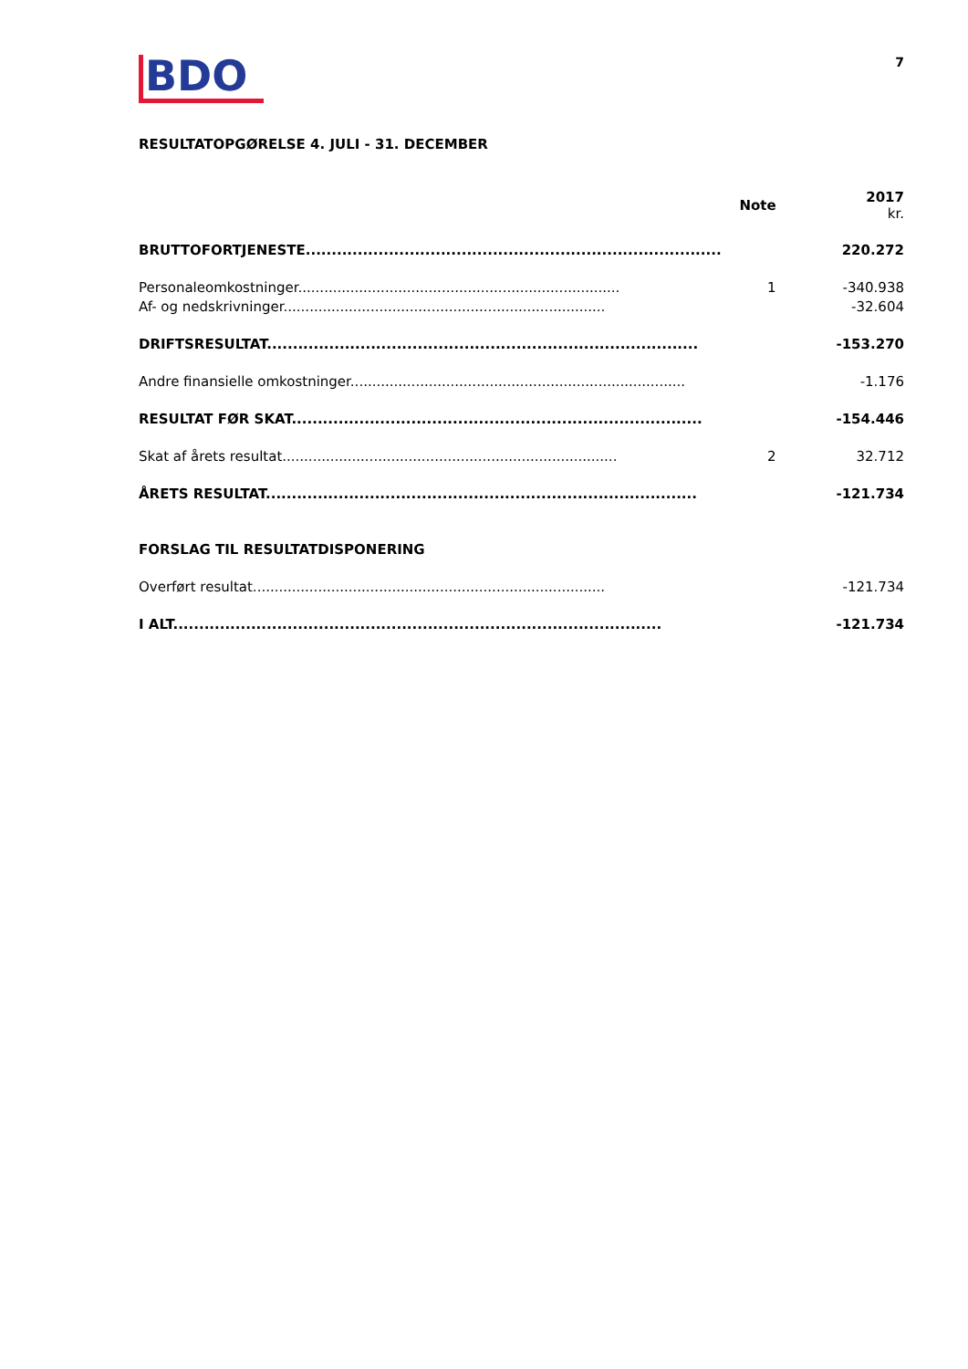BDO
7
RESULTATOPGØRELSE 4. JULI - 31. DECEMBER
| | Note | 2017 kr. |
| BRUTTOFORTJENESTE................................................................................ | | 220.272 |
| Personaleomkostninger.......................................................................... | 1 | -340.938 |
| Af- og nedskrivninger.......................................................................... | | -32.604 |
| DRIFTSRESULTAT................................................................................... | | -153.270 |
| Andre finansielle omkostninger............................................................................. | | -1.176 |
| RESULTAT FØR SKAT............................................................................... | | -154.446 |
| Skat af årets resultat............................................................................. | 2 | 32.712 |
| ÅRETS RESULTAT................................................................................... | | -121.734 |
| FORSLAG TIL RESULTATDISPONERING | | |
| Overført resultat................................................................................. | | -121.734 |
| I ALT.............................................................................................. | | -121.734 |